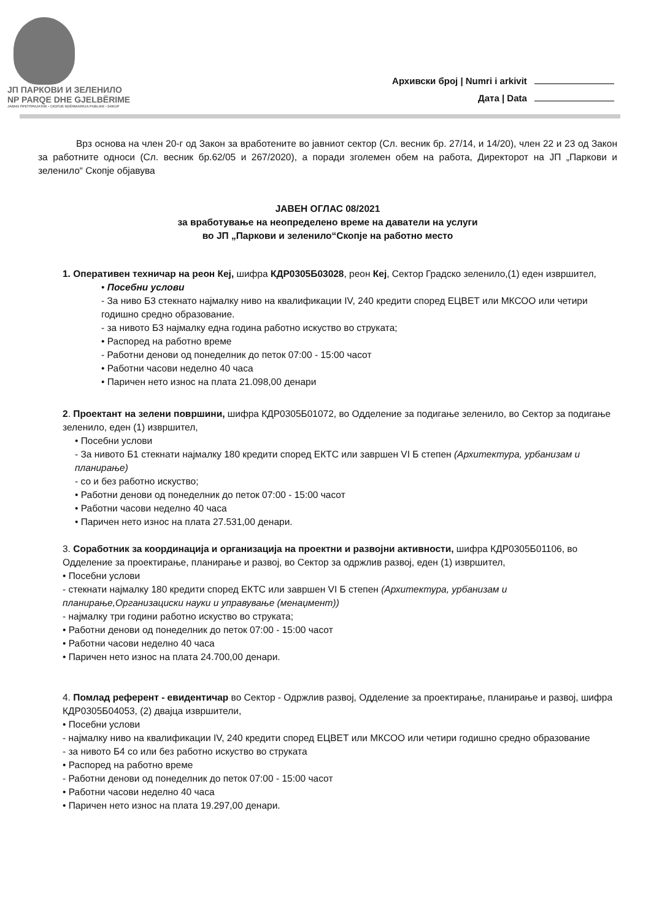ЈП ПАРКОВИ И ЗЕЛЕНИЛО
NP PARQE DHE GJELBËRIME
ЈАВНО ПРЕТПРИЈАТИЕ • СКОПЈЕ NDËRMARRJA PUBLIKE • SHKUP
Архивски број | Numri i arkivit
Дата | Data
Врз основа на член 20-г од Закон за вработените во јавниот сектор (Сл. весник бр. 27/14, и 14/20), член 22 и 23 од Закон за работните односи (Сл. весник бр.62/05 и 267/2020), а поради зголемен обем на работа, Директорот на ЈП „Паркови и зеленило“ Скопје објавува
ЈАВЕН ОГЛАС 08/2021
за вработување на неопределено време на даватели на услуги
во ЈП „Паркови и зеленило“Скопје на работно место
1. Оперативен техничар на реон Кеј, шифра КДР0305Б03028, реон Кеј, Сектор Градско зеленило,(1) еден извршител,
• Посебни услови
- За ниво Б3 стекнато најмалку ниво на квалификации IV, 240 кредити според ЕЦВЕТ или МКСОО или четири годишно средно образование.
- за нивото Б3 најмалку една година работно искуство во струката;
• Распоред на работно време
- Работни денови од понеделник до петок 07:00 - 15:00 часот
• Работни часови неделно 40 часа
• Паричен нето износ на плата 21.098,00 денари
2. Проектант на зелени површини, шифра КДР0305Б01072, во Одделение за подигање зеленило, во Сектор за подигање зеленило, еден (1) извршител,
• Посебни услови
- За нивото Б1 стекнати најмалку 180 кредити според ЕКТС или завршен VI Б степен (Архитектура, урбанизам и планирање)
- со и без работно искуство;
• Работни денови од понеделник до петок 07:00 - 15:00 часот
• Работни часови неделно 40 часа
• Паричен нето износ на плата 27.531,00 денари.
3. Соработник за координација и организација на проектни и развојни активности, шифра КДР0305Б01106, во Одделение за проектирање, планирање и развој, во Сектор за одржлив развој, еден (1) извршител,
• Посебни услови
- стекнати најмалку 180 кредити според ЕКТС или завршен VI Б степен (Архитектура, урбанизам и планирање,Организациски науки и управување (менаџмент))
- најмалку три години работно искуство во струката;
• Работни денови од понеделник до петок 07:00 - 15:00 часот
• Работни часови неделно 40 часа
• Паричен нето износ на плата 24.700,00 денари.
4. Помлад референт - евидентичар во Сектор - Одржлив развој, Одделение за проектирање, планирање и развој, шифра КДР0305Б04053, (2) двајца извршители,
• Посебни услови
- најмалку ниво на квалификации IV, 240 кредити според ЕЦВЕТ или МКСОО или четири годишно средно образование
- за нивото Б4 со или без работно искуство во струката
• Распоред на работно време
- Работни денови од понеделник до петок 07:00 - 15:00 часот
• Работни часови неделно 40 часа
• Паричен нето износ на плата 19.297,00 денари.